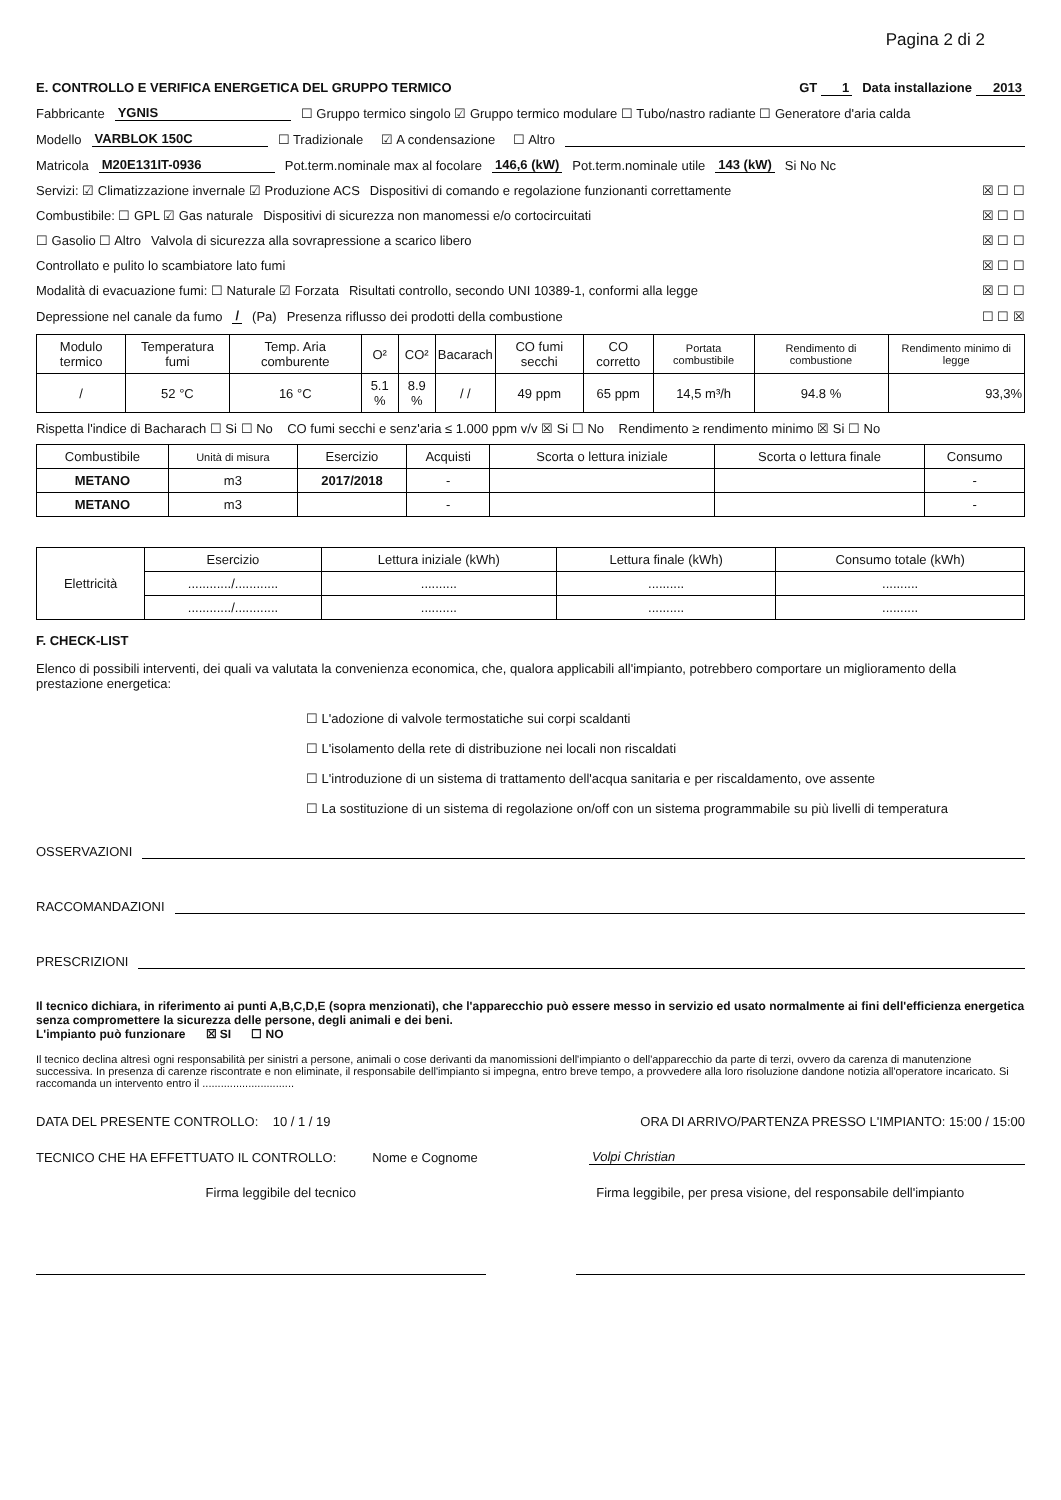Pagina 2 di 2
E. CONTROLLO E VERIFICA ENERGETICA DEL GRUPPO TERMICO GT 1 Data installazione 2013
Fabbricante YGNIS ☐ Gruppo termico singolo ☑ Gruppo termico modulare ☐ Tubo/nastro radiante ☐ Generatore d'aria calda
Modello VARBLOK 150C ☐ Tradizionale ☑ A condensazione ☐ Altro
Matricola M20E131IT-0936 Pot.term.nominale max al focolare 146,6 (kW) Pot.term.nominale utile 143 (kW) Si No Nc
Servizi: ☑ Climatizzazione invernale ☑ Produzione ACS Dispositivi di comando e regolazione funzionanti correttamente ☒ ☐ ☐
Combustibile: ☐ GPL ☑ Gas naturale Dispositivi di sicurezza non manomessi e/o cortocircuitati ☒ ☐ ☐
☐ Gasolio ☐ Altro Valvola di sicurezza alla sovrapressione a scarico libero ☒ ☐ ☐
Controllato e pulito lo scambiatore lato fumi ☒ ☐ ☐
Modalità di evacuazione fumi: ☐ Naturale ☑ Forzata Risultati controllo, secondo UNI 10389-1, conformi alla legge ☒ ☐ ☐
Depressione nel canale da fumo / (Pa) Presenza riflusso dei prodotti della combustione ☐ ☐ ☒
| Modulo termico | Temperatura fumi | Temp. Aria comburente | O² | CO² | Bacarach | CO fumi secchi | CO corretto | Portata combustibile | Rendimento di combustione | Rendimento minimo di legge |
| / | 52 °C | 16 °C | 5.1 % | 8.9 % | / / | 49 ppm | 65 ppm | 14,5 m³/h | 94.8 % | 93,3% |
Rispetta l'indice di Bacharach ☐ Si ☐ No CO fumi secchi e senz'aria ≤ 1.000 ppm v/v ☒ Si ☐ No Rendimento ≥ rendimento minimo ☒ Si ☐ No
| Combustibile | Unità di misura | Esercizio | Acquisti | Scorta o lettura iniziale | Scorta o lettura finale | Consumo |
| METANO | m3 | 2017/2018 | - | | | - |
| METANO | m3 | | - | | | - |
| Elettricità | Esercizio | Lettura iniziale (kWh) | Lettura finale (kWh) | Consumo totale (kWh) |
| | ............/............ | .......... | .......... | .......... |
| | ............/............ | .......... | .......... | .......... |
F. CHECK-LIST
Elenco di possibili interventi, dei quali va valutata la convenienza economica, che, qualora applicabili all'impianto, potrebbero comportare un miglioramento della prestazione energetica:
☐ L'adozione di valvole termostatiche sui corpi scaldanti
☐ L'isolamento della rete di distribuzione nei locali non riscaldati
☐ L'introduzione di un sistema di trattamento dell'acqua sanitaria e per riscaldamento, ove assente
☐ La sostituzione di un sistema di regolazione on/off con un sistema programmabile su più livelli di temperatura
OSSERVAZIONI
RACCOMANDAZIONI
PRESCRIZIONI
Il tecnico dichiara, in riferimento ai punti A,B,C,D,E (sopra menzionati), che l'apparecchio può essere messo in servizio ed usato normalmente ai fini dell'efficienza energetica senza compromettere la sicurezza delle persone, degli animali e dei beni.
L'impianto può funzionare ☒ SI ☐ NO
Il tecnico declina altresì ogni responsabilità per sinistri a persone, animali o cose derivanti da manomissioni dell'impianto o dell'apparecchio da parte di terzi, ovvero da carenza di manutenzione successiva. In presenza di carenze riscontrate e non eliminate, il responsabile dell'impianto si impegna, entro breve tempo, a provvedere alla loro risoluzione dandone notizia all'operatore incaricato. Si raccomanda un intervento entro il ..............................
DATA DEL PRESENTE CONTROLLO: 10 / 1 / 19 ORA DI ARRIVO/PARTENZA PRESSO L'IMPIANTO: 15:00 / 15:00
TECNICO CHE HA EFFETTUATO IL CONTROLLO: Nome e Cognome Volpi Christian
Firma leggibile del tecnico Firma leggibile, per presa visione, del responsabile dell'impianto